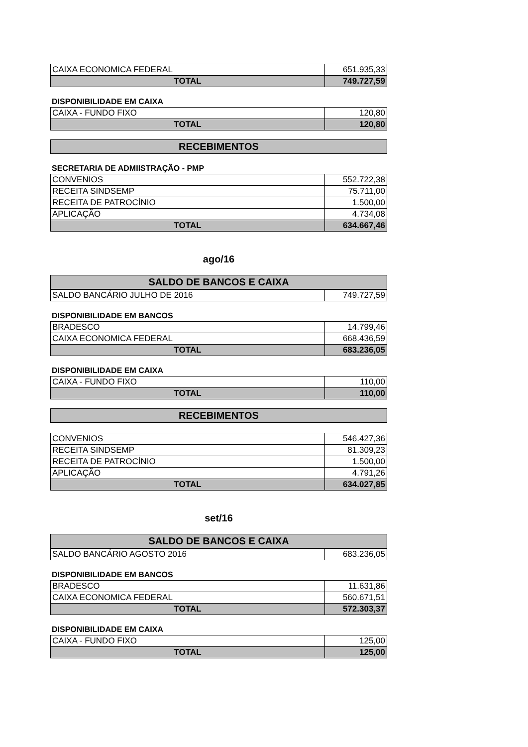| CAIXA ECONOMICA FEDERAL | 651.935,33 |
| TOTAL | 749.727,59 |
DISPONIBILIDADE EM CAIXA
| CAIXA - FUNDO FIXO | 120,80 |
| TOTAL | 120,80 |
RECEBIMENTOS
SECRETARIA DE ADMIISTRAÇÃO - PMP
| CONVENIOS | 552.722,38 |
| RECEITA SINDSEMP | 75.711,00 |
| RECEITA DE PATROCÍNIO | 1.500,00 |
| APLICAÇÃO | 4.734,08 |
| TOTAL | 634.667,46 |
ago/16
SALDO DE BANCOS E CAIXA
| SALDO BANCÁRIO JULHO DE 2016 | 749.727,59 |
DISPONIBILIDADE EM BANCOS
| BRADESCO | 14.799,46 |
| CAIXA ECONOMICA FEDERAL | 668.436,59 |
| TOTAL | 683.236,05 |
DISPONIBILIDADE EM CAIXA
| CAIXA - FUNDO FIXO | 110,00 |
| TOTAL | 110,00 |
RECEBIMENTOS
| CONVENIOS | 546.427,36 |
| RECEITA SINDSEMP | 81.309,23 |
| RECEITA DE PATROCÍNIO | 1.500,00 |
| APLICAÇÃO | 4.791,26 |
| TOTAL | 634.027,85 |
set/16
SALDO DE BANCOS E CAIXA
| SALDO BANCÁRIO AGOSTO 2016 | 683.236,05 |
DISPONIBILIDADE EM BANCOS
| BRADESCO | 11.631,86 |
| CAIXA ECONOMICA FEDERAL | 560.671,51 |
| TOTAL | 572.303,37 |
DISPONIBILIDADE EM CAIXA
| CAIXA - FUNDO FIXO | 125,00 |
| TOTAL | 125,00 |